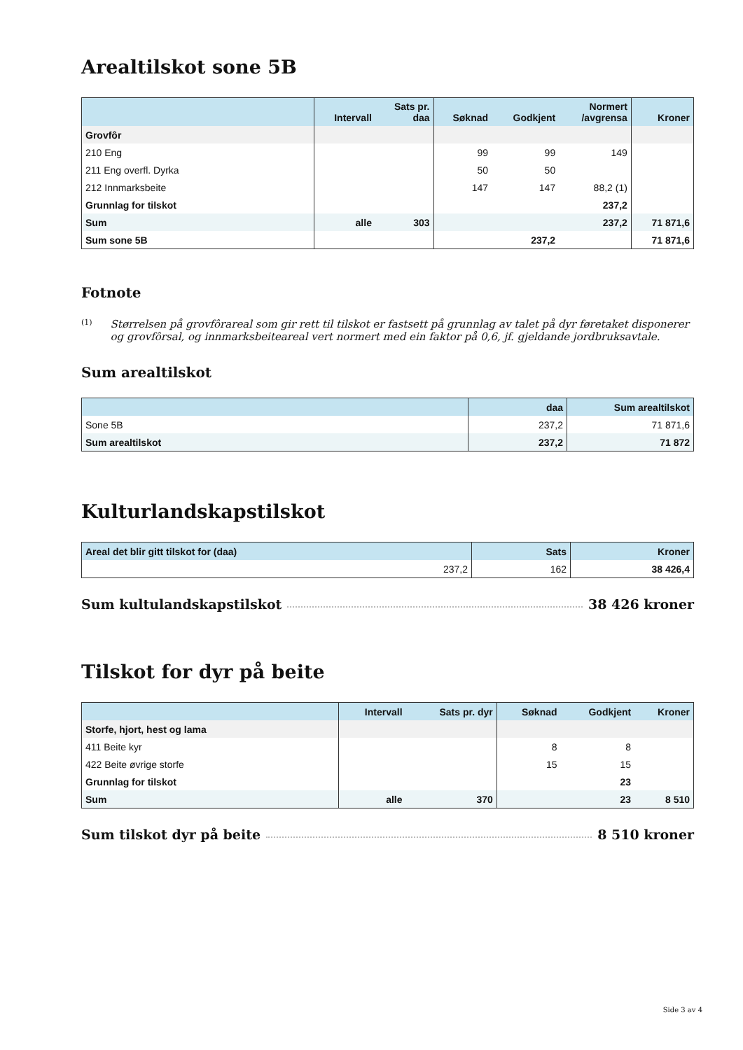Arealtilskot sone 5B
| | Intervall | Sats pr. daa | Søknad | Godkjent | Normert /avgrensa | Kroner |
| --- | --- | --- | --- | --- | --- | --- |
| Grovfôr | | | | | | |
| 210 Eng | | | 99 | 99 | 149 | |
| 211 Eng overfl. Dyrka | | | 50 | 50 | | |
| 212 Innmarksbeite | | | 147 | 147 | 88,2 (1) | |
| Grunnlag for tilskot | | | | | 237,2 | |
| Sum | alle | 303 | | | 237,2 | 71 871,6 |
| Sum sone 5B | | | | 237,2 | | 71 871,6 |
Fotnote
(1) Størrelsen på grovfôrareal som gir rett til tilskot er fastsett på grunnlag av talet på dyr føretaket disponerer og grovfôrsal, og innmarksbeiteareal vert normert med ein faktor på 0,6, jf. gjeldande jordbruksavtale.
Sum arealtilskot
| | daa | Sum arealtilskot |
| --- | --- | --- |
| Sone 5B | 237,2 | 71 871,6 |
| Sum arealtilskot | 237,2 | 71 872 |
Kulturlandskapstilskot
| Areal det blir gitt tilskot for (daa) | Sats | Kroner |
| --- | --- | --- |
| 237,2 | 162 | 38 426,4 |
Sum kultulandskapstilskot 38 426 kroner
Tilskot for dyr på beite
| | Intervall | Sats pr. dyr | Søknad | Godkjent | Kroner |
| --- | --- | --- | --- | --- | --- |
| Storfe, hjort, hest og lama | | | | | |
| 411 Beite kyr | | | 8 | 8 | |
| 422 Beite øvrige storfe | | | 15 | 15 | |
| Grunnlag for tilskot | | | | 23 | |
| Sum | alle | 370 | | 23 | 8 510 |
Sum tilskot dyr på beite 8 510 kroner
Side 3 av 4